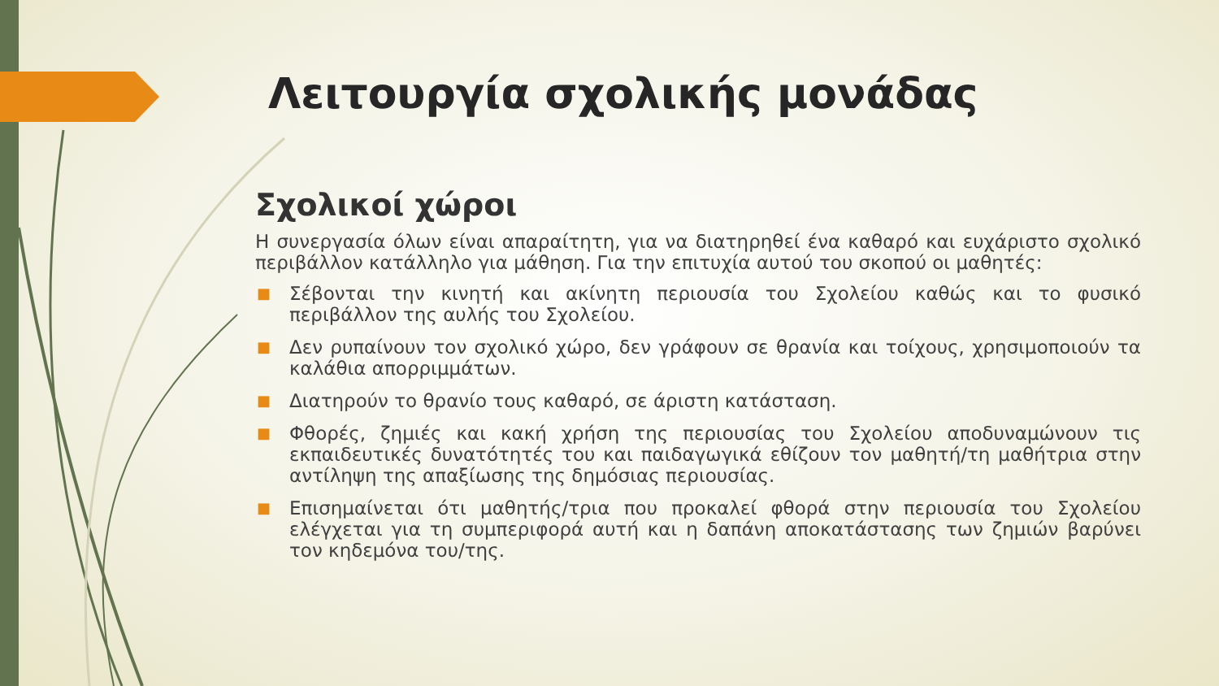Λειτουργία σχολικής μονάδας
Σχολικοί χώροι
Η συνεργασία όλων είναι απαραίτητη, για να διατηρηθεί ένα καθαρό και ευχάριστο σχολικό περιβάλλον κατάλληλο για μάθηση. Για την επιτυχία αυτού του σκοπού οι μαθητές:
■ Σέβονται την κινητή και ακίνητη περιουσία του Σχολείου καθώς και το φυσικό περιβάλλον της αυλής του Σχολείου.
■ Δεν ρυπαίνουν τον σχολικό χώρο, δεν γράφουν σε θρανία και τοίχους, χρησιμοποιούν τα καλάθια απορριμμάτων.
■ Διατηρούν το θρανίο τους καθαρό, σε άριστη κατάσταση.
■ Φθορές, ζημιές και κακή χρήση της περιουσίας του Σχολείου αποδυναμώνουν τις εκπαιδευτικές δυνατότητές του και παιδαγωγικά εθίζουν τον μαθητή/τη μαθήτρια στην αντίληψη της απαξίωσης της δημόσιας περιουσίας.
■ Επισημαίνεται ότι μαθητής/τρια που προκαλεί φθορά στην περιουσία του Σχολείου ελέγχεται για τη συμπεριφορά αυτή και η δαπάνη αποκατάστασης των ζημιών βαρύνει τον κηδεμόνα του/της.